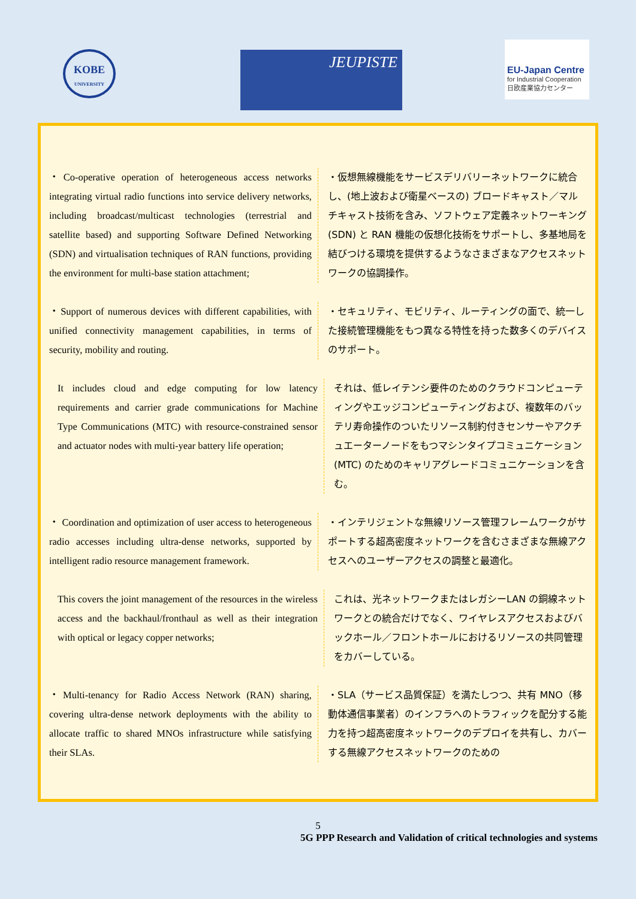KOBE
UNIVERSITY
JEUPISTE
EU-Japan Centre
for Industrial Cooperation
日欧産業協力センター
・Co-operative operation of heterogeneous access networks integrating virtual radio functions into service delivery networks, including broadcast/multicast technologies (terrestrial and satellite based) and supporting Software Defined Networking (SDN) and virtualisation techniques of RAN functions, providing the environment for multi-base station attachment;
・仮想無線機能をサービスデリバリーネットワークに統合し、(地上波および衛星ベースの) ブロードキャスト／マルチキャスト技術を含み、ソフトウェア定義ネットワーキング (SDN) と RAN 機能の仮想化技術をサポートし、多基地局を結びつける環境を提供するようなさまざまなアクセスネットワークの協調操作。
・Support of numerous devices with different capabilities, with unified connectivity management capabilities, in terms of security, mobility and routing.
・セキュリティ、モビリティ、ルーティングの面で、統一した接続管理機能をもつ異なる特性を持った数多くのデバイスのサポート。
It includes cloud and edge computing for low latency requirements and carrier grade communications for Machine Type Communications (MTC) with resource-constrained sensor and actuator nodes with multi-year battery life operation;
それは、低レイテンシ要件のためのクラウドコンピューティングやエッジコンピューティングおよび、複数年のバッテリ寿命操作のついたリソース制約付きセンサーやアクチュエーターノードをもつマシンタイプコミュニケーション (MTC) のためのキャリアグレードコミュニケーションを含む。
・ Coordination and optimization of user access to heterogeneous radio accesses including ultra-dense networks, supported by intelligent radio resource management framework.
・インテリジェントな無線リソース管理フレームワークがサポートする超高密度ネットワークを含むさまざまな無線アクセスへのユーザーアクセスの調整と最適化。
This covers the joint management of the resources in the wireless access and the backhaul/fronthaul as well as their integration with optical or legacy copper networks;
これは、光ネットワークまたはレガシーLAN の銅線ネットワークとの統合だけでなく、ワイヤレスアクセスおよびバックホール／フロントホールにおけるリソースの共同管理をカバーしている。
・Multi-tenancy for Radio Access Network (RAN) sharing, covering ultra-dense network deployments with the ability to allocate traffic to shared MNOs infrastructure while satisfying their SLAs.
・SLA（サービス品質保証）を満たしつつ、共有 MNO（移動体通信事業者）のインフラへのトラフィックを配分する能力を持つ超高密度ネットワークのデプロイを共有し、カバーする無線アクセスネットワークのための
5
5G PPP Research and Validation of critical technologies and systems